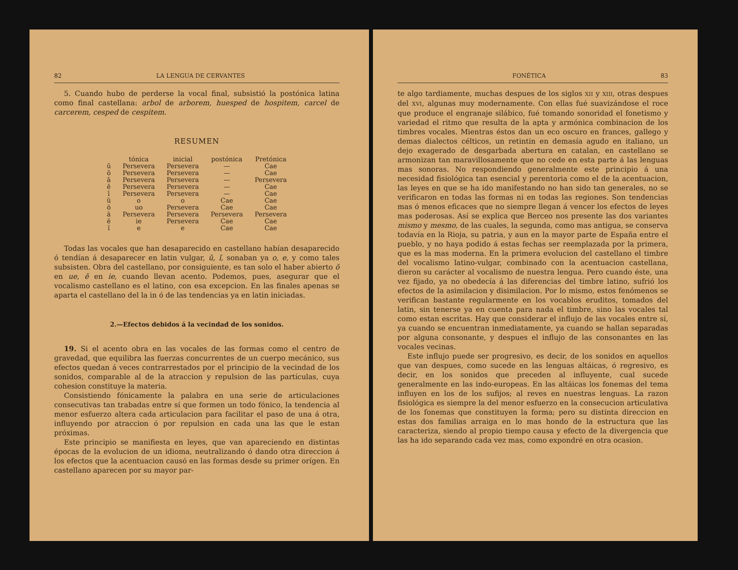82 LA LENGUA DE CERVANTES
5. Cuando hubo de perderse la vocal final, subsistió la postónica latina como final castellana: arbol de arborem, huesped de hospitem, carcel de carcerem, cesped de cespitem.
RESUMEN
| | tónica | inicial | postónica | Pretónica |
| --- | --- | --- | --- | --- |
| ū | Persevera | Persevera | — | Cae |
| ō | Persevera | Persevera | — | Cae |
| ā | Persevera | Persevera | — | Persevera |
| ē | Persevera | Persevera | — | Cae |
| ī | Persevera | Persevera | — | Cae |
| ŭ | o | o | Cae | Cae |
| ŏ | uo | Persevera | Cae | Cae |
| ă | Persevera | Persevera | Persevera | Persevera |
| ĕ | ie | Persevera | Cae | Cae |
| ĭ | e | e | Cae | Cae |
Todas las vocales que han desaparecido en castellano habían desaparecido ó tendían á desaparecer en latin vulgar, ŭ, ĭ, sonaban ya o, e, y como tales subsisten. Obra del castellano, por consiguiente, es tan solo el haber abierto ŏ en ue, ĕ en ie, cuando llevan acento. Podemos, pues, asegurar que el vocalismo castellano es el latino, con esa excepcion. En las finales apenas se aparta el castellano del la in ó de las tendencias ya en latin iniciadas.
2.—Efectos debidos á la vecindad de los sonidos.
19. Si el acento obra en las vocales de las formas como el centro de gravedad, que equilibra las fuerzas concurrentes de un cuerpo mecánico, sus efectos quedan á veces contrarrestados por el principio de la vecindad de los sonidos, comparable al de la atraccion y repulsion de las partículas, cuya cohesion constituye la materia.
Consistiendo fónicamente la palabra en una serie de articulaciones consecutivas tan trabadas entre sí que formen un todo fónico, la tendencia al menor esfuerzo altera cada articulacion para facilitar el paso de una á otra, influyendo por atraccion ó por repulsion en cada una las que le estan próximas.
Este principio se manifiesta en leyes, que van apareciendo en distintas épocas de la evolucion de un idioma, neutralizando ó dando otra direccion á los efectos que la acentuacion causó en las formas desde su primer orígen. En castellano aparecen por su mayor par-
FONÉTICA 83
te algo tardiamente, muchas despues de los siglos XII y XIII, otras despues del XVI, algunas muy modernamente. Con ellas fué suavizándose el roce que produce el engranaje silábico, fué tomando sonoridad el fonetismo y variedad el ritmo que resulta de la apta y armónica combinacion de los timbres vocales. Mientras éstos dan un eco oscuro en frances, gallego y demas dialectos célticos, un retintin en demasía agudo en italiano, un dejo exagerado de desgarbada abertura en catalan, en castellano se armonizan tan maravillosamente que no cede en esta parte á las lenguas mas sonoras. No respondiendo generalmente este principio á una necesidad fisiológica tan esencial y perentoria como el de la acentuacion, las leyes en que se ha ido manifestando no han sido tan generales, no se verificaron en todas las formas ni en todas las regiones. Son tendencias mas ó menos eficaces que no siempre llegan á vencer los efectos de leyes mas poderosas. Así se explica que Berceo nos presente las dos variantes mismo y mesmo, de las cuales, la segunda, como mas antigua, se conserva todavía en la Rioja, su patria, y aun en la mayor parte de España entre el pueblo, y no haya podido á estas fechas ser reemplazada por la primera, que es la mas moderna. En la primera evolucion del castellano el timbre del vocalismo latino-vulgar, combinado con la acentuacion castellana, dieron su carácter al vocalismo de nuestra lengua. Pero cuando éste, una vez fijado, ya no obedecía á las diferencias del timbre latino, sufrió los efectos de la asimilacion y disimilacion. Por lo mismo, estos fenómenos se verifican bastante regularmente en los vocablos eruditos, tomados del latin, sin tenerse ya en cuenta para nada el timbre, sino las vocales tal como estan escritas. Hay que considerar el influjo de las vocales entre sí, ya cuando se encuentran inmediatamente, ya cuando se hallan separadas por alguna consonante, y despues el influjo de las consonantes en las vocales vecinas.
Este influjo puede ser progresivo, es decir, de los sonidos en aquellos que van despues, como sucede en las lenguas altáicas, ó regresivo, es decir, en los sonidos que preceden al influyente, cual sucede generalmente en las indo-europeas. En las altáicas los fonemas del tema influyen en los de los sufijos; al reves en nuestras lenguas. La razon fisiológica es siempre la del menor esfuerzo en la consecucion articulativa de los fonemas que constituyen la forma; pero su distinta direccion en estas dos familias arraiga en lo mas hondo de la estructura que las caracteriza, siendo al propio tiempo causa y efecto de la divergencia que las ha ido separando cada vez mas, como expondré en otra ocasion.